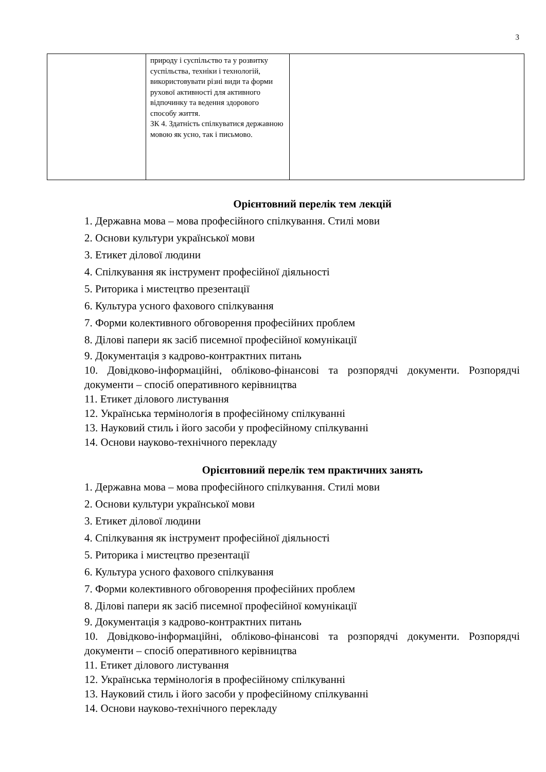3
| | природу і суспільство та у розвитку суспільства, техніки і технологій, використовувати різні види та форми рухової активності для активного відпочинку та ведення здорового способу життя. ЗК 4. Здатність спілкуватися державною мовою як усно, так і письмово. | |
Орієнтовний перелік тем лекцій
1. Державна мова – мова професійного спілкування. Стилі мови
2. Основи культури української мови
3. Етикет ділової людини
4. Спілкування як інструмент професійної діяльності
5. Риторика і мистецтво презентації
6. Культура усного фахового спілкування
7. Форми колективного обговорення професійних проблем
8. Ділові папери як засіб писемної професійної комунікації
9. Документація з кадрово-контрактних питань
10. Довідково-інформаційні, обліково-фінансові та розпорядчі документи. Розпорядчі документи – спосіб оперативного керівництва
11. Етикет ділового листування
12. Українська термінологія в професійному спілкуванні
13. Науковий стиль і його засоби у професійному спілкуванні
14. Основи науково-технічного перекладу
Орієнтовний перелік тем практичних занять
1. Державна мова – мова професійного спілкування. Стилі мови
2. Основи культури української мови
3. Етикет ділової людини
4. Спілкування як інструмент професійної діяльності
5. Риторика і мистецтво презентації
6. Культура усного фахового спілкування
7. Форми колективного обговорення професійних проблем
8. Ділові папери як засіб писемної професійної комунікації
9. Документація з кадрово-контрактних питань
10. Довідково-інформаційні, обліково-фінансові та розпорядчі документи. Розпорядчі документи – спосіб оперативного керівництва
11. Етикет ділового листування
12. Українська термінологія в професійному спілкуванні
13. Науковий стиль і його засоби у професійному спілкуванні
14. Основи науково-технічного перекладу